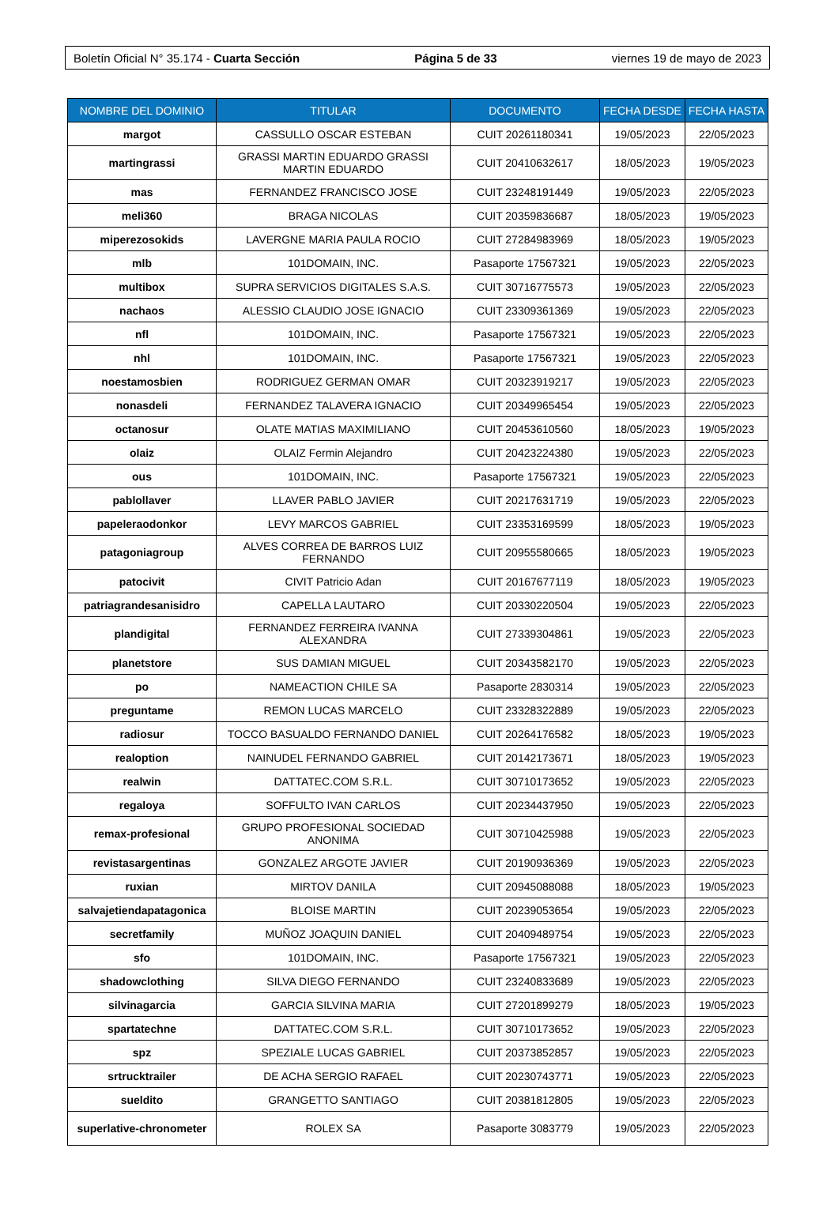Boletín Oficial N° 35.174 - Cuarta Sección Página 5 de 33 viernes 19 de mayo de 2023
| NOMBRE DEL DOMINIO | TITULAR | DOCUMENTO | FECHA DESDE | FECHA HASTA |
| --- | --- | --- | --- | --- |
| margot | CASSULLO OSCAR ESTEBAN | CUIT 20261180341 | 19/05/2023 | 22/05/2023 |
| martingrassi | GRASSI MARTIN EDUARDO GRASSI MARTIN EDUARDO | CUIT 20410632617 | 18/05/2023 | 19/05/2023 |
| mas | FERNANDEZ FRANCISCO JOSE | CUIT 23248191449 | 19/05/2023 | 22/05/2023 |
| meli360 | BRAGA NICOLAS | CUIT 20359836687 | 18/05/2023 | 19/05/2023 |
| miperezosokids | LAVERGNE MARIA PAULA ROCIO | CUIT 27284983969 | 18/05/2023 | 19/05/2023 |
| mlb | 101DOMAIN, INC. | Pasaporte 17567321 | 19/05/2023 | 22/05/2023 |
| multibox | SUPRA SERVICIOS DIGITALES S.A.S. | CUIT 30716775573 | 19/05/2023 | 22/05/2023 |
| nachaos | ALESSIO CLAUDIO JOSE IGNACIO | CUIT 23309361369 | 19/05/2023 | 22/05/2023 |
| nfl | 101DOMAIN, INC. | Pasaporte 17567321 | 19/05/2023 | 22/05/2023 |
| nhl | 101DOMAIN, INC. | Pasaporte 17567321 | 19/05/2023 | 22/05/2023 |
| noestamosbien | RODRIGUEZ GERMAN OMAR | CUIT 20323919217 | 19/05/2023 | 22/05/2023 |
| nonasdeli | FERNANDEZ TALAVERA IGNACIO | CUIT 20349965454 | 19/05/2023 | 22/05/2023 |
| octanosur | OLATE MATIAS MAXIMILIANO | CUIT 20453610560 | 18/05/2023 | 19/05/2023 |
| olaiz | OLAIZ Fermin Alejandro | CUIT 20423224380 | 19/05/2023 | 22/05/2023 |
| ous | 101DOMAIN, INC. | Pasaporte 17567321 | 19/05/2023 | 22/05/2023 |
| pablollaver | LLAVER PABLO JAVIER | CUIT 20217631719 | 19/05/2023 | 22/05/2023 |
| papeleraodonkor | LEVY MARCOS GABRIEL | CUIT 23353169599 | 18/05/2023 | 19/05/2023 |
| patagoniagroup | ALVES CORREA DE BARROS LUIZ FERNANDO | CUIT 20955580665 | 18/05/2023 | 19/05/2023 |
| patocivit | CIVIT Patricio Adan | CUIT 20167677119 | 18/05/2023 | 19/05/2023 |
| patriagrandesanisidro | CAPELLA LAUTARO | CUIT 20330220504 | 19/05/2023 | 22/05/2023 |
| plandigital | FERNANDEZ FERREIRA IVANNA ALEXANDRA | CUIT 27339304861 | 19/05/2023 | 22/05/2023 |
| planetstore | SUS DAMIAN MIGUEL | CUIT 20343582170 | 19/05/2023 | 22/05/2023 |
| po | NAMEACTION CHILE SA | Pasaporte 2830314 | 19/05/2023 | 22/05/2023 |
| preguntame | REMON LUCAS MARCELO | CUIT 23328322889 | 19/05/2023 | 22/05/2023 |
| radiosur | TOCCO BASUALDO FERNANDO DANIEL | CUIT 20264176582 | 18/05/2023 | 19/05/2023 |
| realoption | NAINUDEL FERNANDO GABRIEL | CUIT 20142173671 | 18/05/2023 | 19/05/2023 |
| realwin | DATTATEC.COM S.R.L. | CUIT 30710173652 | 19/05/2023 | 22/05/2023 |
| regaloya | SOFFULTO IVAN CARLOS | CUIT 20234437950 | 19/05/2023 | 22/05/2023 |
| remax-profesional | GRUPO PROFESIONAL SOCIEDAD ANONIMA | CUIT 30710425988 | 19/05/2023 | 22/05/2023 |
| revistasargentinas | GONZALEZ ARGOTE JAVIER | CUIT 20190936369 | 19/05/2023 | 22/05/2023 |
| ruxian | MIRTOV DANILA | CUIT 20945088088 | 18/05/2023 | 19/05/2023 |
| salvajetiendapatagonica | BLOISE MARTIN | CUIT 20239053654 | 19/05/2023 | 22/05/2023 |
| secretfamily | MUÑOZ JOAQUIN DANIEL | CUIT 20409489754 | 19/05/2023 | 22/05/2023 |
| sfo | 101DOMAIN, INC. | Pasaporte 17567321 | 19/05/2023 | 22/05/2023 |
| shadowclothing | SILVA DIEGO FERNANDO | CUIT 23240833689 | 19/05/2023 | 22/05/2023 |
| silvinagarcia | GARCIA SILVINA MARIA | CUIT 27201899279 | 18/05/2023 | 19/05/2023 |
| spartatechne | DATTATEC.COM S.R.L. | CUIT 30710173652 | 19/05/2023 | 22/05/2023 |
| spz | SPEZIALE LUCAS GABRIEL | CUIT 20373852857 | 19/05/2023 | 22/05/2023 |
| srtrucktrailer | DE ACHA SERGIO RAFAEL | CUIT 20230743771 | 19/05/2023 | 22/05/2023 |
| sueldito | GRANGETTO SANTIAGO | CUIT 20381812805 | 19/05/2023 | 22/05/2023 |
| superlative-chronometer | ROLEX SA | Pasaporte 3083779 | 19/05/2023 | 22/05/2023 |